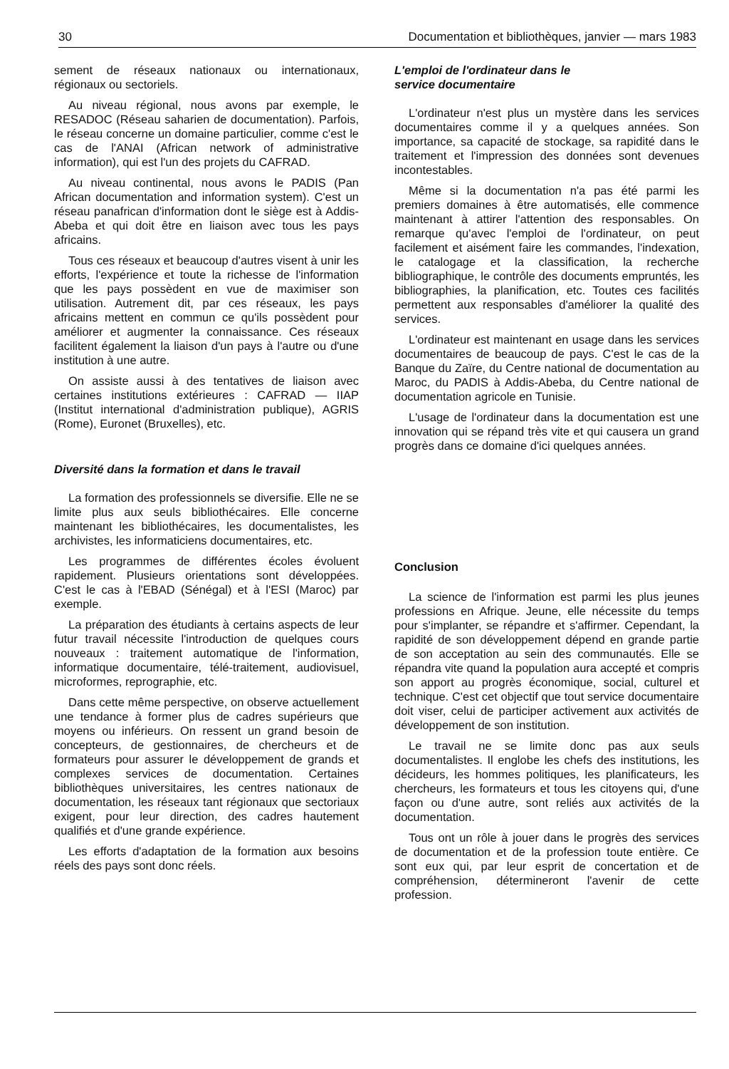30 Documentation et bibliothèques, janvier — mars 1983
sement de réseaux nationaux ou internationaux, régionaux ou sectoriels.
Au niveau régional, nous avons par exemple, le RESADOC (Réseau saharien de documentation). Parfois, le réseau concerne un domaine particulier, comme c'est le cas de l'ANAI (African network of administrative information), qui est l'un des projets du CAFRAD.
Au niveau continental, nous avons le PADIS (Pan African documentation and information system). C'est un réseau panafrican d'information dont le siège est à Addis-Abeba et qui doit être en liaison avec tous les pays africains.
Tous ces réseaux et beaucoup d'autres visent à unir les efforts, l'expérience et toute la richesse de l'information que les pays possèdent en vue de maximiser son utilisation. Autrement dit, par ces réseaux, les pays africains mettent en commun ce qu'ils possèdent pour améliorer et augmenter la connaissance. Ces réseaux facilitent également la liaison d'un pays à l'autre ou d'une institution à une autre.
On assiste aussi à des tentatives de liaison avec certaines institutions extérieures : CAFRAD — IIAP (Institut international d'administration publique), AGRIS (Rome), Euronet (Bruxelles), etc.
Diversité dans la formation et dans le travail
La formation des professionnels se diversifie. Elle ne se limite plus aux seuls bibliothécaires. Elle concerne maintenant les bibliothécaires, les documentalistes, les archivistes, les informaticiens documentaires, etc.
Les programmes de différentes écoles évoluent rapidement. Plusieurs orientations sont développées. C'est le cas à l'EBAD (Sénégal) et à l'ESI (Maroc) par exemple.
La préparation des étudiants à certains aspects de leur futur travail nécessite l'introduction de quelques cours nouveaux : traitement automatique de l'information, informatique documentaire, télé-traitement, audiovisuel, microformes, reprographie, etc.
Dans cette même perspective, on observe actuellement une tendance à former plus de cadres supérieurs que moyens ou inférieurs. On ressent un grand besoin de concepteurs, de gestionnaires, de chercheurs et de formateurs pour assurer le développement de grands et complexes services de documentation. Certaines bibliothèques universitaires, les centres nationaux de documentation, les réseaux tant régionaux que sectoriaux exigent, pour leur direction, des cadres hautement qualifiés et d'une grande expérience.
Les efforts d'adaptation de la formation aux besoins réels des pays sont donc réels.
L'emploi de l'ordinateur dans le
service documentaire
L'ordinateur n'est plus un mystère dans les services documentaires comme il y a quelques années. Son importance, sa capacité de stockage, sa rapidité dans le traitement et l'impression des données sont devenues incontestables.
Même si la documentation n'a pas été parmi les premiers domaines à être automatisés, elle commence maintenant à attirer l'attention des responsables. On remarque qu'avec l'emploi de l'ordinateur, on peut facilement et aisément faire les commandes, l'indexation, le catalogage et la classification, la recherche bibliographique, le contrôle des documents empruntés, les bibliographies, la planification, etc. Toutes ces facilités permettent aux responsables d'améliorer la qualité des services.
L'ordinateur est maintenant en usage dans les services documentaires de beaucoup de pays. C'est le cas de la Banque du Zaïre, du Centre national de documentation au Maroc, du PADIS à Addis-Abeba, du Centre national de documentation agricole en Tunisie.
L'usage de l'ordinateur dans la documentation est une innovation qui se répand très vite et qui causera un grand progrès dans ce domaine d'ici quelques années.
Conclusion
La science de l'information est parmi les plus jeunes professions en Afrique. Jeune, elle nécessite du temps pour s'implanter, se répandre et s'affirmer. Cependant, la rapidité de son développement dépend en grande partie de son acceptation au sein des communautés. Elle se répandra vite quand la population aura accepté et compris son apport au progrès économique, social, culturel et technique. C'est cet objectif que tout service documentaire doit viser, celui de participer activement aux activités de développement de son institution.
Le travail ne se limite donc pas aux seuls documentalistes. Il englobe les chefs des institutions, les décideurs, les hommes politiques, les planificateurs, les chercheurs, les formateurs et tous les citoyens qui, d'une façon ou d'une autre, sont reliés aux activités de la documentation.
Tous ont un rôle à jouer dans le progrès des services de documentation et de la profession toute entière. Ce sont eux qui, par leur esprit de concertation et de compréhension, détermineront l'avenir de cette profession.